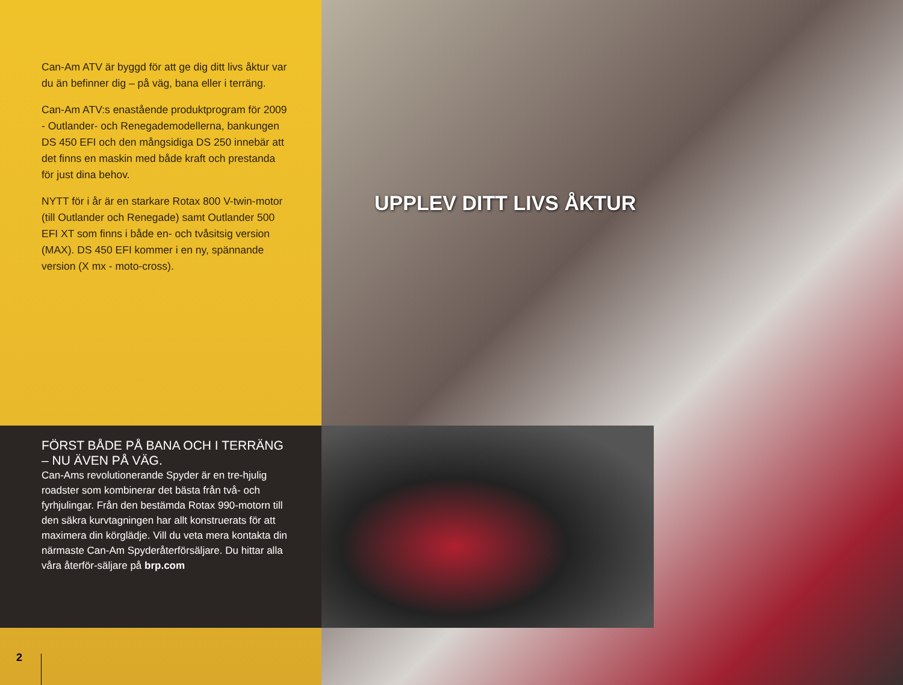Can-Am ATV är byggd för att ge dig ditt livs åktur var du än befinner dig – på väg, bana eller i terräng.
Can-Am ATV:s enastående produktprogram för 2009 - Outlander- och Renegademodellerna, bankungen DS 450 EFI och den mångsidiga DS 250 innebär att det finns en maskin med både kraft och prestanda för just dina behov.
NYTT för i år är en starkare Rotax 800 V-twin-motor (till Outlander och Renegade) samt Outlander 500 EFI XT som finns i både en- och tvåsitsig version (MAX). DS 450 EFI kommer i en ny, spännande version (X mx - moto-cross).
UPPLEV DITT LIVS ÅKTUR
FÖRST BÅDE PÅ BANA OCH I TERRÄNG
– NU ÄVEN PÅ VÄG.
Can-Ams revolutionerande Spyder är en tre-hjulig roadster som kombinerar det bästa från två- och fyrhjulingar. Från den bestämda Rotax 990-motorn till den säkra kurvtagningen har allt konstruerats för att maximera din körglädje. Vill du veta mera kontakta din närmaste Can-Am Spyderåterförsäljare. Du hittar alla våra återför-säljare på brp.com
2